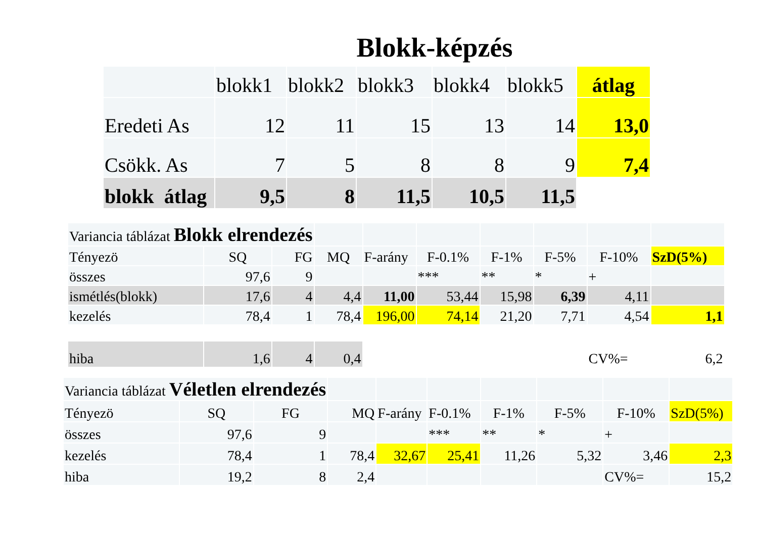Blokk-képzés
| | blokk1 | blokk2 | blokk3 | blokk4 | blokk5 | átlag |
| Eredeti As | 12 | 11 | 15 | 13 | 14 | 13,0 |
| Csökk. As | 7 | 5 | 8 | 8 | 9 | 7,4 |
| blokk átlag | 9,5 | 8 | 11,5 | 10,5 | 11,5 | |
| Variancia táblázat Blokk elrendezés | | | | | | | | | |
| Tényezö | SQ | FG | MQ | F-arány | F-0.1% | F-1% | F-5% | F-10% | SzD(5%) |
| összes | 97,6 | 9 | | | *** | ** | * | + | |
| ismétlés(blokk) | 17,6 | 4 | 4,4 | 11,00 | 53,44 | 15,98 | 6,39 | 4,11 | |
| kezelés | 78,4 | 1 | 78,4 | 196,00 | 74,14 | 21,20 | 7,71 | 4,54 | 1,1 |
| hiba | 1,6 | 4 | 0,4 | | | | | CV%= | 6,2 |
| Variancia táblázat Véletlen elrendezés | | | | | | | | | |
| Tényezö | SQ | FG | MQ | F-arány | F-0.1% | F-1% | F-5% | F-10% | SzD(5%) |
| összes | 97,6 | 9 | | | *** | ** | * | + | |
| kezelés | 78,4 | 1 | 78,4 | 32,67 | 25,41 | 11,26 | 5,32 | 3,46 | 2,3 |
| hiba | 19,2 | 8 | 2,4 | | | | | CV%= | 15,2 |